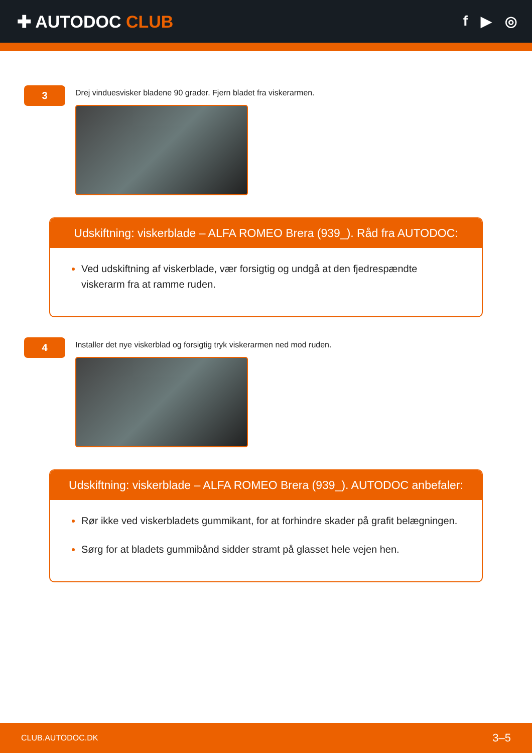✚ AUTODOC CLUB
f ▶ ◎
3
Drej vinduesvisker bladene 90 grader. Fjern bladet fra viskerarmen.
Udskiftning: viskerblade – ALFA ROMEO Brera (939_). Råd fra AUTODOC:
Ved udskiftning af viskerblade, vær forsigtig og undgå at den fjedrespændte viskerarm fra at ramme ruden.
4
Installer det nye viskerblad og forsigtig tryk viskerarmen ned mod ruden.
Udskiftning: viskerblade – ALFA ROMEO Brera (939_). AUTODOC anbefaler:
Rør ikke ved viskerbladets gummikant, for at forhindre skader på grafit belægningen.
Sørg for at bladets gummibånd sidder stramt på glasset hele vejen hen.
CLUB.AUTODOC.DK 3–5